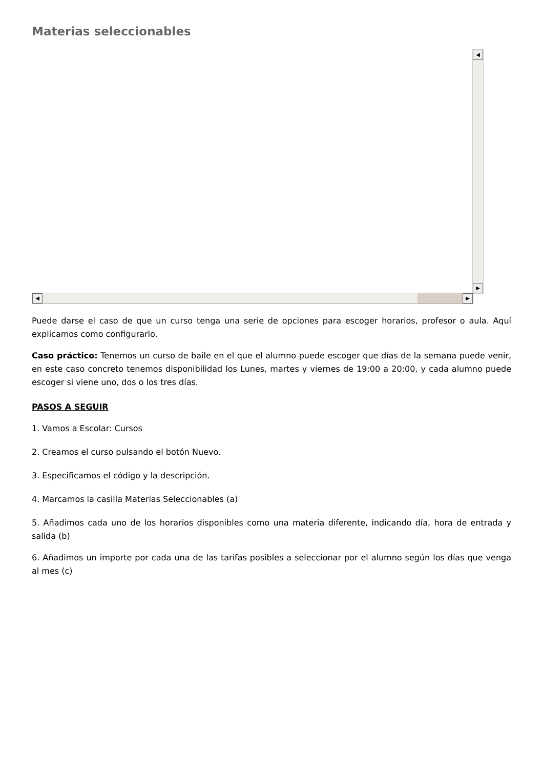Materias seleccionables
◀
▶
◀ ▶
Puede darse el caso de que un curso tenga una serie de opciones para escoger horarios, profesor o aula. Aquí explicamos como configurarlo.
Caso práctico: Tenemos un curso de baile en el que el alumno puede escoger que días de la semana puede venir, en este caso concreto tenemos disponibilidad los Lunes, martes y viernes de 19:00 a 20:00, y cada alumno puede escoger si viene uno, dos o los tres días.
PASOS A SEGUIR
1. Vamos a Escolar: Cursos
2. Creamos el curso pulsando el botón Nuevo.
3. Especificamos el código y la descripción.
4. Marcamos la casilla Materias Seleccionables (a)
5. Añadimos cada uno de los horarios disponibles como una materia diferente, indicando día, hora de entrada y salida (b)
6. Añadimos un importe por cada una de las tarifas posibles a seleccionar por el alumno según los días que venga al mes (c)